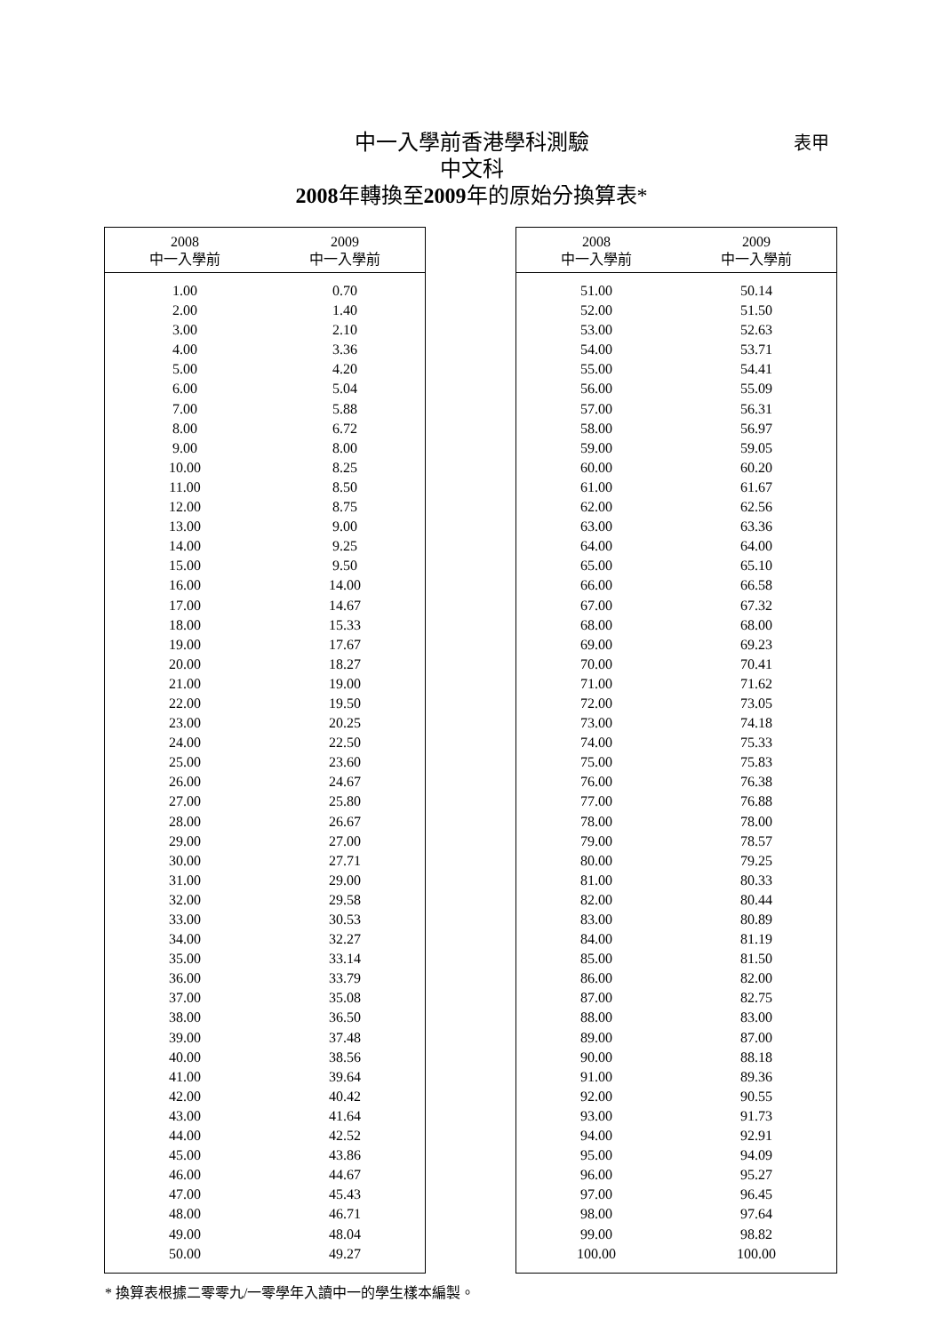中一入學前香港學科測驗
中文科
2008年轉換至2009年的原始分換算表*
表甲
| 2008 中一入學前 | 2009 中一入學前 |
| --- | --- |
| 1.00 | 0.70 |
| 2.00 | 1.40 |
| 3.00 | 2.10 |
| 4.00 | 3.36 |
| 5.00 | 4.20 |
| 6.00 | 5.04 |
| 7.00 | 5.88 |
| 8.00 | 6.72 |
| 9.00 | 8.00 |
| 10.00 | 8.25 |
| 11.00 | 8.50 |
| 12.00 | 8.75 |
| 13.00 | 9.00 |
| 14.00 | 9.25 |
| 15.00 | 9.50 |
| 16.00 | 14.00 |
| 17.00 | 14.67 |
| 18.00 | 15.33 |
| 19.00 | 17.67 |
| 20.00 | 18.27 |
| 21.00 | 19.00 |
| 22.00 | 19.50 |
| 23.00 | 20.25 |
| 24.00 | 22.50 |
| 25.00 | 23.60 |
| 26.00 | 24.67 |
| 27.00 | 25.80 |
| 28.00 | 26.67 |
| 29.00 | 27.00 |
| 30.00 | 27.71 |
| 31.00 | 29.00 |
| 32.00 | 29.58 |
| 33.00 | 30.53 |
| 34.00 | 32.27 |
| 35.00 | 33.14 |
| 36.00 | 33.79 |
| 37.00 | 35.08 |
| 38.00 | 36.50 |
| 39.00 | 37.48 |
| 40.00 | 38.56 |
| 41.00 | 39.64 |
| 42.00 | 40.42 |
| 43.00 | 41.64 |
| 44.00 | 42.52 |
| 45.00 | 43.86 |
| 46.00 | 44.67 |
| 47.00 | 45.43 |
| 48.00 | 46.71 |
| 49.00 | 48.04 |
| 50.00 | 49.27 |
| 2008 中一入學前 | 2009 中一入學前 |
| --- | --- |
| 51.00 | 50.14 |
| 52.00 | 51.50 |
| 53.00 | 52.63 |
| 54.00 | 53.71 |
| 55.00 | 54.41 |
| 56.00 | 55.09 |
| 57.00 | 56.31 |
| 58.00 | 56.97 |
| 59.00 | 59.05 |
| 60.00 | 60.20 |
| 61.00 | 61.67 |
| 62.00 | 62.56 |
| 63.00 | 63.36 |
| 64.00 | 64.00 |
| 65.00 | 65.10 |
| 66.00 | 66.58 |
| 67.00 | 67.32 |
| 68.00 | 68.00 |
| 69.00 | 69.23 |
| 70.00 | 70.41 |
| 71.00 | 71.62 |
| 72.00 | 73.05 |
| 73.00 | 74.18 |
| 74.00 | 75.33 |
| 75.00 | 75.83 |
| 76.00 | 76.38 |
| 77.00 | 76.88 |
| 78.00 | 78.00 |
| 79.00 | 78.57 |
| 80.00 | 79.25 |
| 81.00 | 80.33 |
| 82.00 | 80.44 |
| 83.00 | 80.89 |
| 84.00 | 81.19 |
| 85.00 | 81.50 |
| 86.00 | 82.00 |
| 87.00 | 82.75 |
| 88.00 | 83.00 |
| 89.00 | 87.00 |
| 90.00 | 88.18 |
| 91.00 | 89.36 |
| 92.00 | 90.55 |
| 93.00 | 91.73 |
| 94.00 | 92.91 |
| 95.00 | 94.09 |
| 96.00 | 95.27 |
| 97.00 | 96.45 |
| 98.00 | 97.64 |
| 99.00 | 98.82 |
| 100.00 | 100.00 |
* 換算表根據二零零九/一零學年入讀中一的學生樣本編製。